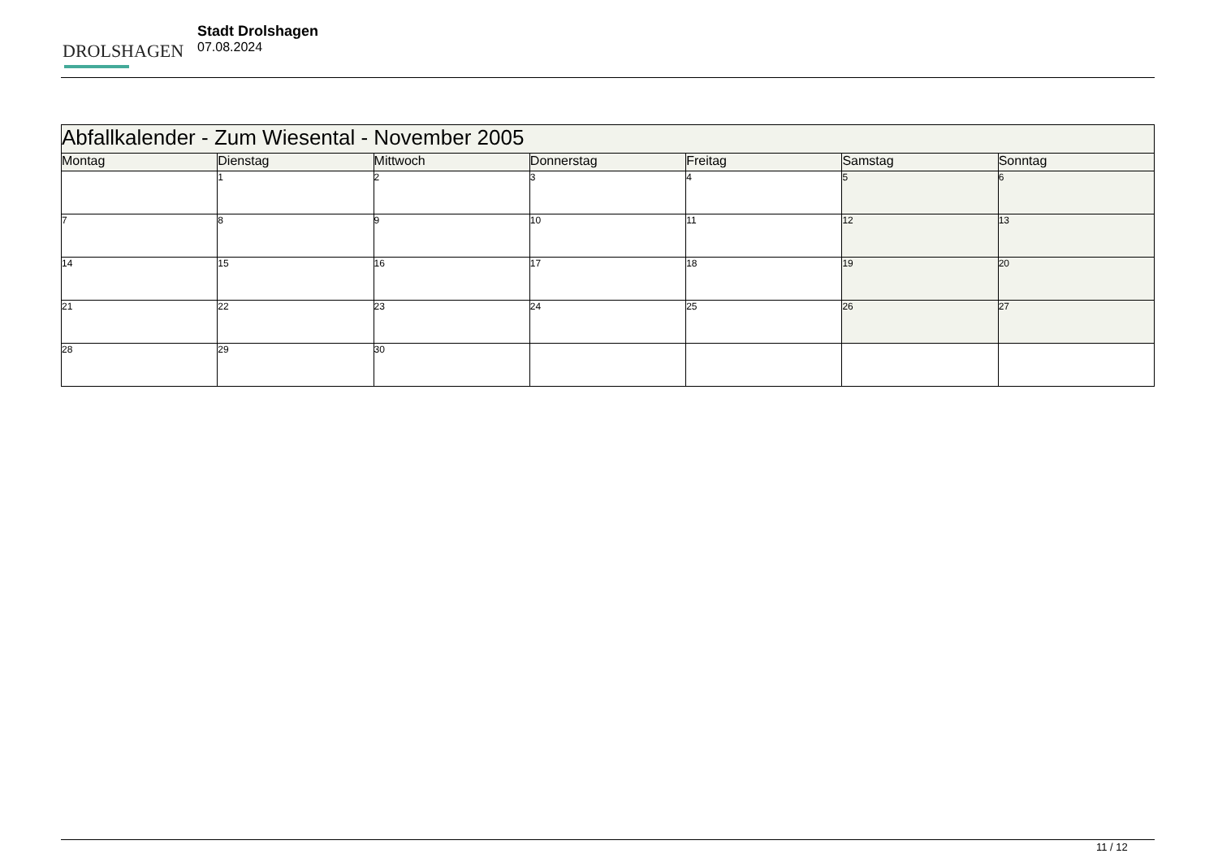DROLSHAGEN
Stadt Drolshagen
07.08.2024
| Abfallkalender - Zum Wiesental - November 2005 | | | | | | |
| --- | --- | --- | --- | --- | --- | --- |
| Montag | Dienstag | Mittwoch | Donnerstag | Freitag | Samstag | Sonntag |
| | 1 | 2 | 3 | 4 | 5 | 6 |
| 7 | 8 | 9 | 10 | 11 | 12 | 13 |
| 14 | 15 | 16 | 17 | 18 | 19 | 20 |
| 21 | 22 | 23 | 24 | 25 | 26 | 27 |
| 28 | 29 | 30 | | | | |
11 / 12